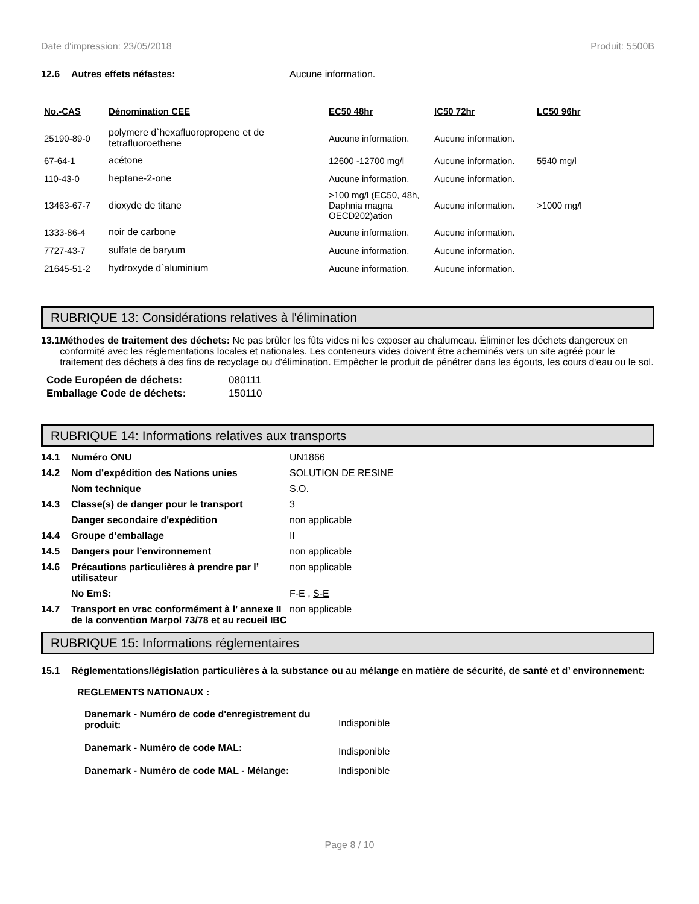Date d'impression: 23/05/2018 Produit: 5500B
12.6 Autres effets néfastes: Aucune information.
| No.-CAS | Dénomination CEE | EC50 48hr | IC50 72hr | LC50 96hr |
| --- | --- | --- | --- | --- |
| 25190-89-0 | polymere d`hexafluoropropene et de tetrafluoroethene | Aucune information. | Aucune information. | |
| 67-64-1 | acétone | 12600 -12700 mg/l | Aucune information. | 5540 mg/l |
| 110-43-0 | heptane-2-one | Aucune information. | Aucune information. | |
| 13463-67-7 | dioxyde de titane | >100 mg/l (EC50, 48h, Daphnia magna OECD202)ation | Aucune information. | >1000 mg/l |
| 1333-86-4 | noir de carbone | Aucune information. | Aucune information. | |
| 7727-43-7 | sulfate de baryum | Aucune information. | Aucune information. | |
| 21645-51-2 | hydroxyde d`aluminium | Aucune information. | Aucune information. | |
RUBRIQUE 13: Considérations relatives à l'élimination
13.1 Méthodes de traitement des déchets: Ne pas brûler les fûts vides ni les exposer au chalumeau. Éliminer les déchets dangereux en conformité avec les réglementations locales et nationales. Les conteneurs vides doivent être acheminés vers un site agréé pour le traitement des déchets à des fins de recyclage ou d'élimination. Empêcher le produit de pénétrer dans les égouts, les cours d'eau ou le sol.
| Code Européen de déchets: | 080111 |
| Emballage Code de déchets: | 150110 |
RUBRIQUE 14: Informations relatives aux transports
| 14.1 | Numéro ONU | UN1866 |
| 14.2 | Nom d’expédition des Nations unies | SOLUTION DE RESINE |
| | Nom technique | S.O. |
| 14.3 | Classe(s) de danger pour le transport | 3 |
| | Danger secondaire d'expédition | non applicable |
| 14.4 | Groupe d’emballage | II |
| 14.5 | Dangers pour l’environnement | non applicable |
| 14.6 | Précautions particulières à prendre par l’ utilisateur | non applicable |
| | No EmS: | F-E , S-E |
| 14.7 | Transport en vrac conformément à l’ annexe II de la convention Marpol 73/78 et au recueil IBC | non applicable |
RUBRIQUE 15: Informations réglementaires
15.1 Réglementations/législation particulières à la substance ou au mélange en matière de sécurité, de santé et d’ environnement:
REGLEMENTS NATIONAUX :
| Danemark - Numéro de code d'enregistrement du produit: | Indisponible |
| Danemark - Numéro de code MAL: | Indisponible |
| Danemark - Numéro de code MAL - Mélange: | Indisponible |
Page 8 / 10